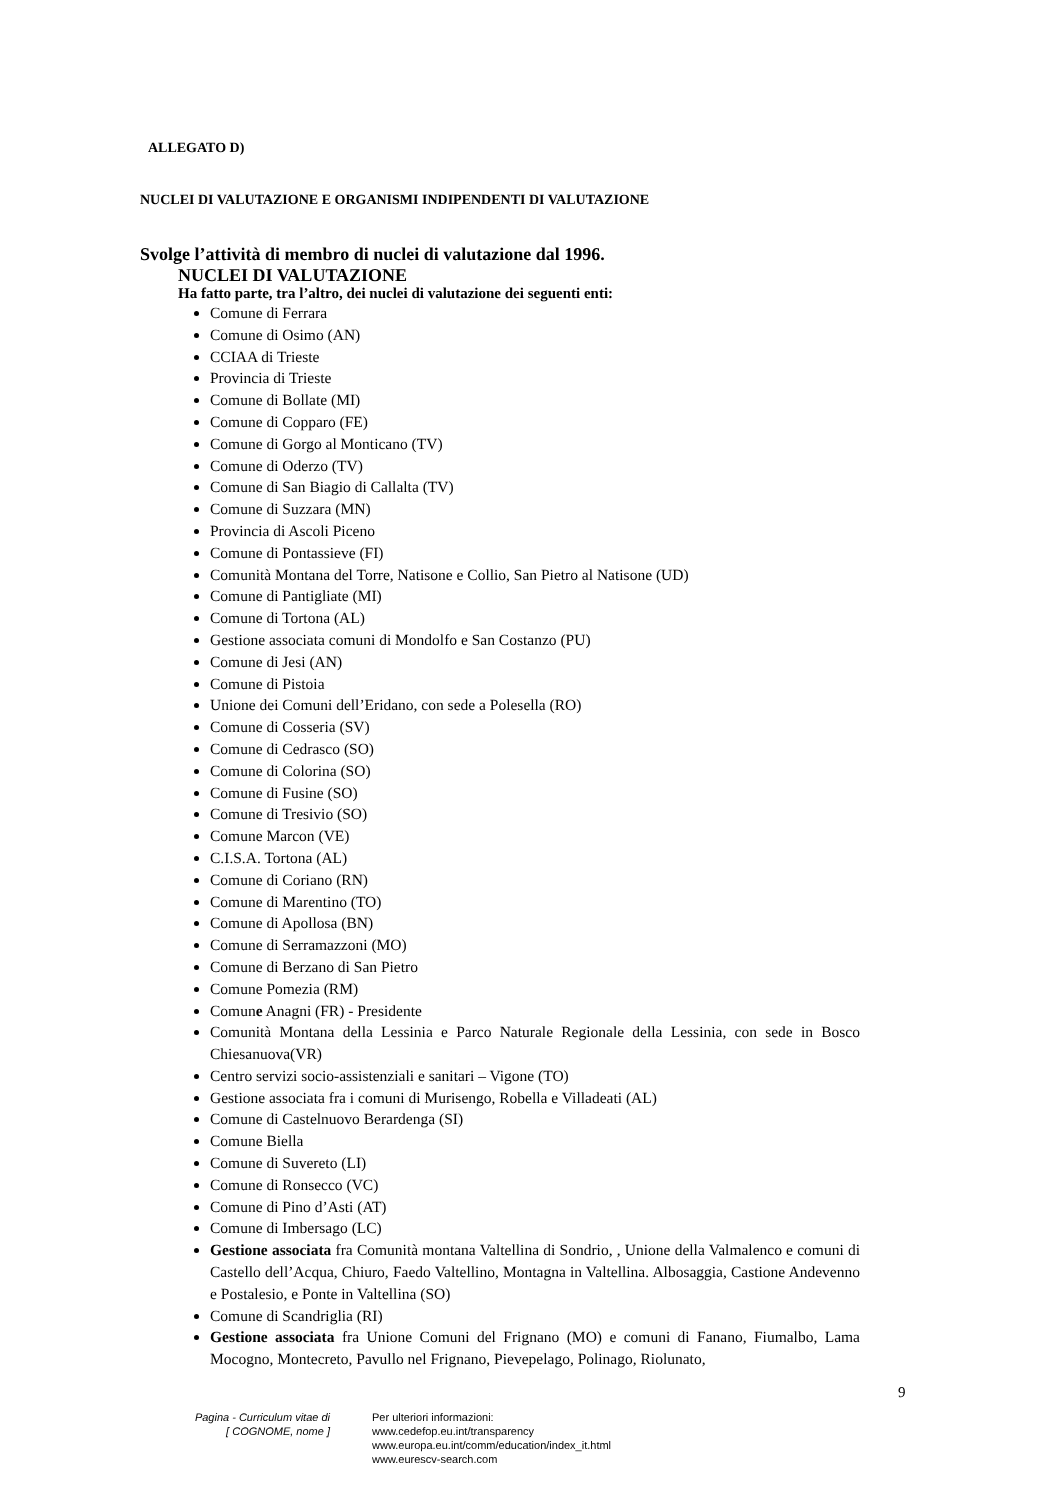ALLEGATO D)
NUCLEI DI VALUTAZIONE E ORGANISMI INDIPENDENTI DI VALUTAZIONE
Svolge l’attività di membro di nuclei di valutazione dal 1996.
NUCLEI DI VALUTAZIONE
Ha fatto parte, tra l’altro, dei nuclei di valutazione dei seguenti enti:
Comune di Ferrara
Comune di Osimo (AN)
CCIAA di Trieste
Provincia di Trieste
Comune di Bollate (MI)
Comune di Copparo (FE)
Comune di Gorgo al Monticano (TV)
Comune di Oderzo (TV)
Comune di San Biagio di Callalta (TV)
Comune di Suzzara (MN)
Provincia di Ascoli Piceno
Comune di Pontassieve (FI)
Comunità Montana del Torre, Natisone e Collio, San Pietro al Natisone (UD)
Comune di Pantigliate (MI)
Comune di Tortona (AL)
Gestione associata comuni di Mondolfo e San Costanzo (PU)
Comune di Jesi (AN)
Comune di Pistoia
Unione dei Comuni dell’Eridano, con sede a Polesella (RO)
Comune di Cosseria (SV)
Comune di Cedrasco (SO)
Comune di Colorina (SO)
Comune di Fusine (SO)
Comune di Tresivio (SO)
Comune Marcon (VE)
C.I.S.A. Tortona (AL)
Comune di Coriano (RN)
Comune di Marentino (TO)
Comune di Apollosa (BN)
Comune di Serramazzoni (MO)
Comune di Berzano di San Pietro
Comune Pomezia (RM)
Comune Anagni (FR) - Presidente
Comunità Montana della Lessinia e Parco Naturale Regionale della Lessinia, con sede in Bosco Chiesanuova(VR)
Centro servizi socio-assistenziali e sanitari – Vigone (TO)
Gestione associata fra i comuni di Murisengo, Robella e Villadeati (AL)
Comune di Castelnuovo Berardenga (SI)
Comune Biella
Comune di Suvereto (LI)
Comune di Ronsecco (VC)
Comune di Pino d’Asti (AT)
Comune di Imbersago (LC)
Gestione associata fra Comunità montana Valtellina di Sondrio, , Unione della Valmalenco e comuni di Castello dell’Acqua, Chiuro, Faedo Valtellino, Montagna in Valtellina. Albosaggia, Castione Andevenno e Postalesio, e Ponte in Valtellina (SO)
Comune di Scandriglia (RI)
Gestione associata fra Unione Comuni del Frignano (MO) e comuni di Fanano, Fiumalbo, Lama Mocogno, Montecreto, Pavullo nel Frignano, Pievepelago, Polinago, Riolunato,
9
Pagina - Curriculum vitae di
[ COGNOME, nome ]
Per ulteriori informazioni:
www.cedefop.eu.int/transparency
www.europa.eu.int/comm/education/index_it.html
www.eurescv-search.com